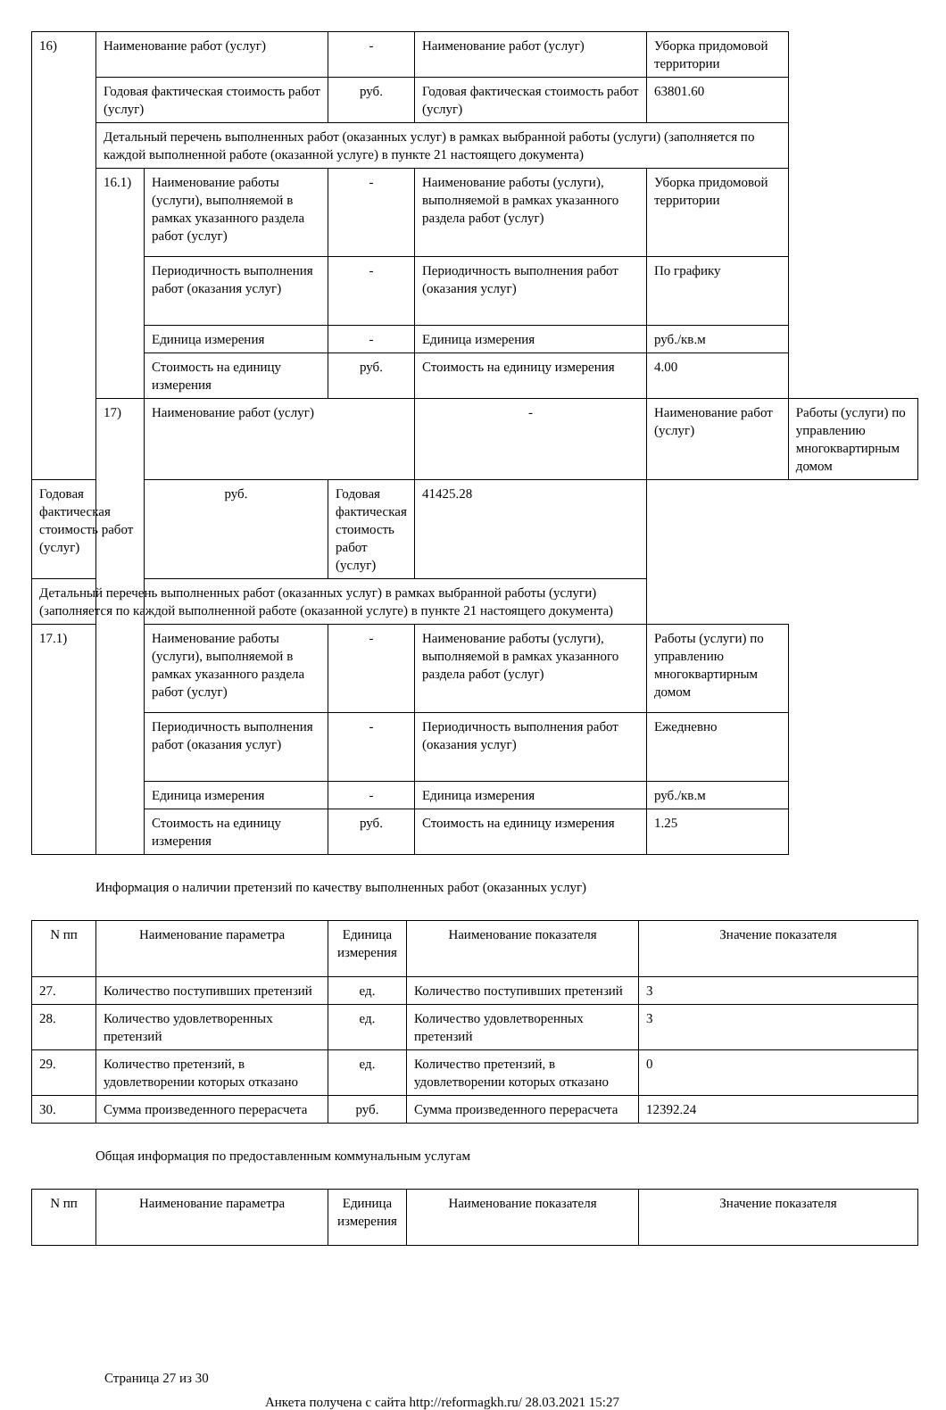| 16) | Наименование работ (услуг) | | - | Наименование работ (услуг) | Уборка придомовой территории | |
| | Годовая фактическая стоимость работ (услуг) | | руб. | Годовая фактическая стоимость работ (услуг) | 63801.60 | |
| | Детальный перечень выполненных работ (оказанных услуг) в рамках выбранной работы (услуги) (заполняется по каждой выполненной работе (оказанной услуге) в пункте 21 настоящего документа) | | | | | |
| | 16.1) | Наименование работы (услуги), выполняемой в рамках указанного раздела работ (услуг) | - | Наименование работы (услуги), выполняемой в рамках указанного раздела работ (услуг) | Уборка придомовой территории | |
| | | Периодичность выполнения работ (оказания услуг) | - | Периодичность выполнения работ (оказания услуг) | По графику | |
| | | Единица измерения | - | Единица измерения | руб./кв.м | |
| | | Стоимость на единицу измерения | руб. | Стоимость на единицу измерения | 4.00 | |
| | 17) | Наименование работ (услуг) | | - | Наименование работ (услуг) | Работы (услуги) по управлению многоквартирным домом |
| Годовая фактическая стоимость работ (услуг) | | руб. | Годовая фактическая стоимость работ (услуг) | 41425.28 | | |
| Детальный перечень выполненных работ (оказанных услуг) в рамках выбранной работы (услуги) (заполняется по каждой выполненной работе (оказанной услуге) в пункте 21 настоящего документа) | | | | | | |
| 17.1) | | Наименование работы (услуги), выполняемой в рамках указанного раздела работ (услуг) | - | Наименование работы (услуги), выполняемой в рамках указанного раздела работ (услуг) | Работы (услуги) по управлению многоквартирным домом | |
| | | Периодичность выполнения работ (оказания услуг) | - | Периодичность выполнения работ (оказания услуг) | Ежедневно | |
| | | Единица измерения | - | Единица измерения | руб./кв.м | |
| | | Стоимость на единицу измерения | руб. | Стоимость на единицу измерения | 1.25 | |
Информация о наличии претензий по качеству выполненных работ (оказанных услуг)
| N пп | Наименование параметра | Единица измерения | Наименование показателя | Значение показателя |
| --- | --- | --- | --- | --- |
| 27. | Количество поступивших претензий | ед. | Количество поступивших претензий | 3 |
| 28. | Количество удовлетворенных претензий | ед. | Количество удовлетворенных претензий | 3 |
| 29. | Количество претензий, в удовлетворении которых отказано | ед. | Количество претензий, в удовлетворении которых отказано | 0 |
| 30. | Сумма произведенного перерасчета | руб. | Сумма произведенного перерасчета | 12392.24 |
Общая информация по предоставленным коммунальным услугам
| N пп | Наименование параметра | Единица измерения | Наименование показателя | Значение показателя |
| --- | --- | --- | --- | --- |
Страница 27 из 30
Анкета получена с сайта http://reformagkh.ru/ 28.03.2021 15:27